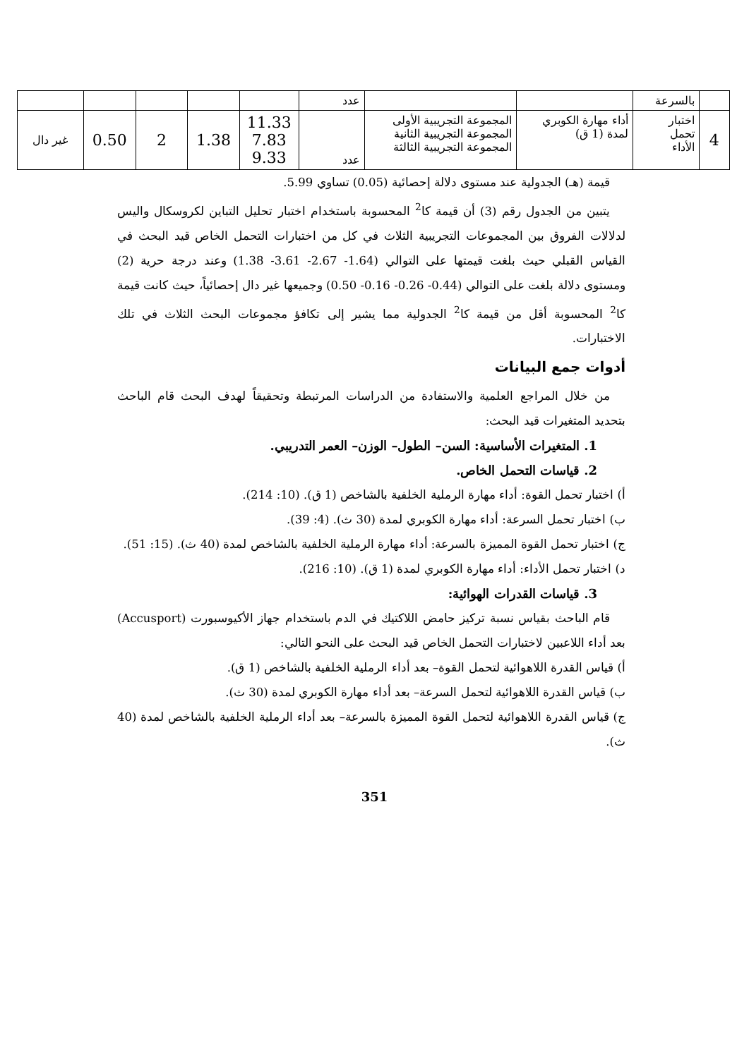| | بالسرعة | | | عدد | | | | | |
| 4 | اختبار تحمل الأداء | أداء مهارة الكوبري لمدة (1 ق) | المجموعة التجريبية الأولى المجموعة التجريبية الثانية المجموعة التجريبية الثالثة | عدد | 11.33 7.83 9.33 | 1.38 | 2 | 0.50 | غير دال |
قيمة (هـ) الجدولية عند مستوى دلالة إحصائية (0.05) تساوي 5.99.
يتبين من الجدول رقم (3) أن قيمة كا<sup>2</sup> المحسوبة باستخدام اختبار تحليل التباين لكروسكال واليس لدلالات الفروق بين المجموعات التجريبية الثلاث في كل من اختبارات التحمل الخاص قيد البحث في القياس القبلي حيث بلغت قيمتها على التوالي (1.64- 2.67- 3.61- 1.38) وعند درجة حرية (2) ومستوى دلالة بلغت على التوالي (0.44- 0.26- 0.16- 0.50) وجميعها غير دال إحصائياً، حيث كانت قيمة كا<sup>2</sup> المحسوبة أقل من قيمة كا<sup>2</sup> الجدولية مما يشير إلى تكافؤ مجموعات البحث الثلاث في تلك الاختبارات.
أدوات جمع البيانات
من خلال المراجع العلمية والاستفادة من الدراسات المرتبطة وتحقيقاً لهدف البحث قام الباحث بتحديد المتغيرات قيد البحث:
1. المتغيرات الأساسية: السن– الطول– الوزن– العمر التدريبي.
2. قياسات التحمل الخاص.
أ) اختبار تحمل القوة: أداء مهارة الرملية الخلفية بالشاخص (1 ق). (10: 214).
ب) اختبار تحمل السرعة: أداء مهارة الكوبري لمدة (30 ث). (4: 39).
ج) اختبار تحمل القوة المميزة بالسرعة: أداء مهارة الرملية الخلفية بالشاخص لمدة (40 ث). (15: 51).
د) اختبار تحمل الأداء: أداء مهارة الكوبري لمدة (1 ق). (10: 216).
3. قياسات القدرات الهوائية:
قام الباحث بقياس نسبة تركيز حامض اللاكتيك في الدم باستخدام جهاز الأكيوسبورت (Accusport) بعد أداء اللاعبين لاختبارات التحمل الخاص قيد البحث على النحو التالي:
أ) قياس القدرة اللاهوائية لتحمل القوة– بعد أداء الرملية الخلفية بالشاخص (1 ق).
ب) قياس القدرة اللاهوائية لتحمل السرعة– بعد أداء مهارة الكوبري لمدة (30 ث).
ج) قياس القدرة اللاهوائية لتحمل القوة المميزة بالسرعة– بعد أداء الرملية الخلفية بالشاخص لمدة (40 ث).
351